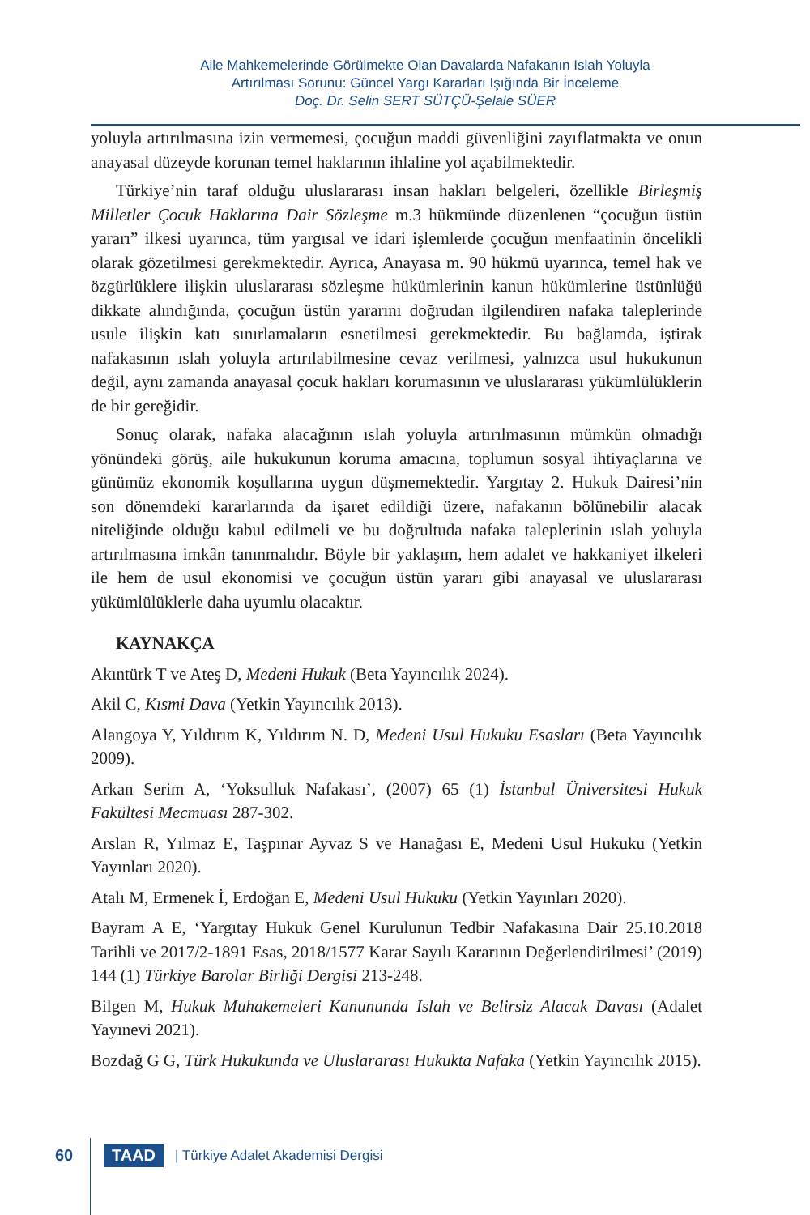Aile Mahkemelerinde Görülmekte Olan Davalarda Nafakanın Islah Yoluyla
Artırılması Sorunu: Güncel Yargı Kararları Işığında Bir İnceleme
Doç. Dr. Selin SERT SÜTÇÜ-Şelale SÜER
yoluyla artırılmasına izin vermemesi, çocuğun maddi güvenliğini zayıflatmakta ve onun anayasal düzeyde korunan temel haklarının ihlaline yol açabilmektedir.
Türkiye’nin taraf olduğu uluslararası insan hakları belgeleri, özellikle Birleşmiş Milletler Çocuk Haklarına Dair Sözleşme m.3 hükmünde düzenlenen “çocuğun üstün yararı” ilkesi uyarınca, tüm yargısal ve idari işlemlerde çocuğun menfaatinin öncelikli olarak gözetilmesi gerekmektedir. Ayrıca, Anayasa m. 90 hükmü uyarınca, temel hak ve özgürlüklere ilişkin uluslararası sözleşme hükümlerinin kanun hükümlerine üstünlüğü dikkate alındığında, çocuğun üstün yararını doğrudan ilgilendiren nafaka taleplerinde usule ilişkin katı sınırlamaların esnetilmesi gerekmektedir. Bu bağlamda, iştirak nafakasının ıslah yoluyla artırılabilmesine cevaz verilmesi, yalnızca usul hukukunun değil, aynı zamanda anayasal çocuk hakları korumasının ve uluslararası yükümlülüklerin de bir gereğidir.
Sonuç olarak, nafaka alacağının ıslah yoluyla artırılmasının mümkün olmadığı yönündeki görüş, aile hukukunun koruma amacına, toplumun sosyal ihtiyaçlarına ve günümüz ekonomik koşullarına uygun düşmemektedir. Yargıtay 2. Hukuk Dairesi’nin son dönemdeki kararlarında da işaret edildiği üzere, nafakanın bölünebilir alacak niteliğinde olduğu kabul edilmeli ve bu doğrultuda nafaka taleplerinin ıslah yoluyla artırılmasına imkân tanınmalıdır. Böyle bir yaklaşım, hem adalet ve hakkaniyet ilkeleri ile hem de usul ekonomisi ve çocuğun üstün yararı gibi anayasal ve uluslararası yükümlülüklerle daha uyumlu olacaktır.
KAYNAKÇA
Akıntürk T ve Ateş D, Medeni Hukuk (Beta Yayıncılık 2024).
Akil C, Kısmi Dava (Yetkin Yayıncılık 2013).
Alangoya Y, Yıldırım K, Yıldırım N. D, Medeni Usul Hukuku Esasları (Beta Yayıncılık 2009).
Arkan Serim A, ‘Yoksulluk Nafakası’, (2007) 65 (1) İstanbul Üniversitesi Hukuk Fakültesi Mecmuası 287-302.
Arslan R, Yılmaz E, Taşpınar Ayvaz S ve Hanağası E, Medeni Usul Hukuku (Yetkin Yayınları 2020).
Atalı M, Ermenek İ, Erdoğan E, Medeni Usul Hukuku (Yetkin Yayınları 2020).
Bayram A E, ‘Yargıtay Hukuk Genel Kurulunun Tedbir Nafakasına Dair 25.10.2018 Tarihli ve 2017/2-1891 Esas, 2018/1577 Karar Sayılı Kararının Değerlendirilmesi’ (2019) 144 (1) Türkiye Barolar Birliği Dergisi 213-248.
Bilgen M, Hukuk Muhakemeleri Kanununda Islah ve Belirsiz Alacak Davası (Adalet Yayınevi 2021).
Bozdağ G G, Türk Hukukunda ve Uluslararası Hukukta Nafaka (Yetkin Yayıncılık 2015).
60 TAAD | Türkiye Adalet Akademisi Dergisi